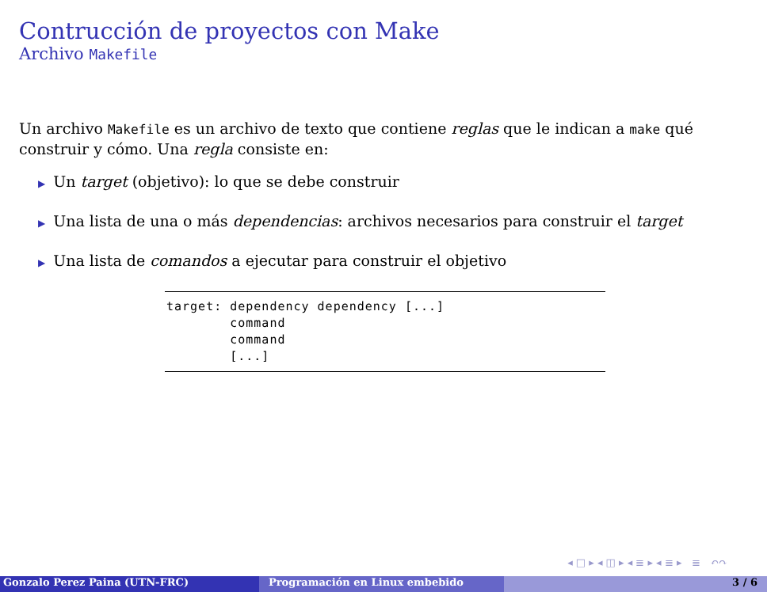Contrucción de proyectos con Make
Archivo Makefile
Un archivo Makefile es un archivo de texto que contiene reglas que le indican a make qué construir y cómo. Una regla consiste en:
▶ Un target (objetivo): lo que se debe construir
▶ Una lista de una o más dependencias: archivos necesarios para construir el target
▶ Una lista de comandos a ejecutar para construir el objetivo
target: dependency dependency [...]
        command
        command
        [...]
◂ □ ▸ ◂ ◫ ▸ ◂ ≣ ▸ ◂ ≣ ▸ ≣ ↶↷
Gonzalo Perez Paina (UTN-FRC) Programación en Linux embebido 3 / 6